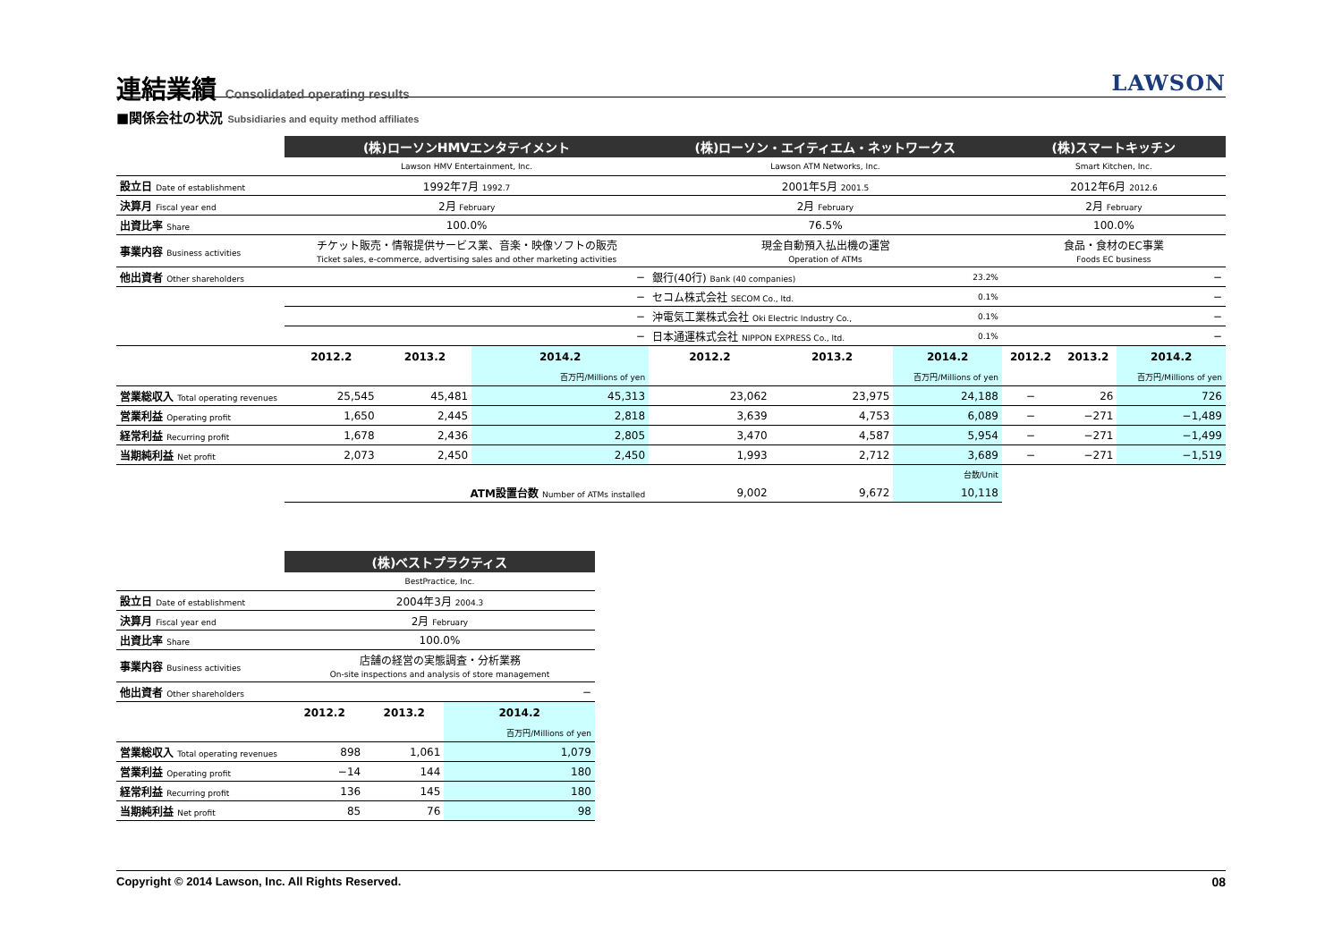連結業績 Consolidated operating results
LAWSON
■関係会社の状況 Subsidiaries and equity method affiliates
| | (株)ローソンHMVエンタテイメント | | | (株)ローソン・エイティエム・ネットワークス | | | (株)スマートキッチン | | |
| | Lawson HMV Entertainment, Inc. | | | Lawson ATM Networks, Inc. | | | Smart Kitchen, Inc. | | |
| 設立日 Date of establishment | 1992年7月 1992.7 | | | 2001年5月 2001.5 | | | 2012年6月 2012.6 | | |
| 決算月 Fiscal year end | 2月 February | | | 2月 February | | | 2月 February | | |
| 出資比率 Share | 100.0% | | | 76.5% | | | 100.0% | | |
| 事業内容 Business activities | チケット販売・情報提供サービス業、音楽・映像ソフトの販売 Ticket sales, e-commerce, advertising sales and other marketing activities | | | 現金自動預入払出機の運営 Operation of ATMs | | | 食品・食材のEC事業 Foods EC business | | |
| 他出資者 Other shareholders | − | | | 銀行(40行) Bank (40 companies) | | 23.2% | − | | |
| | − | | | セコム株式会社 SECOM Co., ltd. | | 0.1% | − | | |
| | − | | | 沖電気工業株式会社 Oki Electric Industry Co., | | 0.1% | − | | |
| | − | | | 日本通運株式会社 NIPPON EXPRESS Co., ltd. | | 0.1% | − | | |
| | 2012.2 | 2013.2 | 2014.2 | 2012.2 | 2013.2 | 2014.2 | 2012.2 | 2013.2 | 2014.2 |
| | | | 百万円/Millions of yen | | | 百万円/Millions of yen | | | 百万円/Millions of yen |
| 営業総収入 Total operating revenues | 25,545 | 45,481 | 45,313 | 23,062 | 23,975 | 24,188 | − | 26 | 726 |
| 営業利益 Operating profit | 1,650 | 2,445 | 2,818 | 3,639 | 4,753 | 6,089 | − | −271 | −1,489 |
| 経常利益 Recurring profit | 1,678 | 2,436 | 2,805 | 3,470 | 4,587 | 5,954 | − | −271 | −1,499 |
| 当期純利益 Net profit | 2,073 | 2,450 | 2,450 | 1,993 | 2,712 | 3,689 | − | −271 | −1,519 |
| | | | | | | 台数/Unit | | | |
| | ATM設置台数 Number of ATMs installed | | | 9,002 | 9,672 | 10,118 | | | |
| | (株)ベストプラクティス | | |
| | BestPractice, Inc. | | |
| 設立日 Date of establishment | 2004年3月 2004.3 | | |
| 決算月 Fiscal year end | 2月 February | | |
| 出資比率 Share | 100.0% | | |
| 事業内容 Business activities | 店舗の経営の実態調査・分析業務 On-site inspections and analysis of store management | | |
| 他出資者 Other shareholders | − | | |
| | 2012.2 | 2013.2 | 2014.2 |
| | | | 百万円/Millions of yen |
| 営業総収入 Total operating revenues | 898 | 1,061 | 1,079 |
| 営業利益 Operating profit | −14 | 144 | 180 |
| 経常利益 Recurring profit | 136 | 145 | 180 |
| 当期純利益 Net profit | 85 | 76 | 98 |
Copyright © 2014 Lawson, Inc. All Rights Reserved. 08